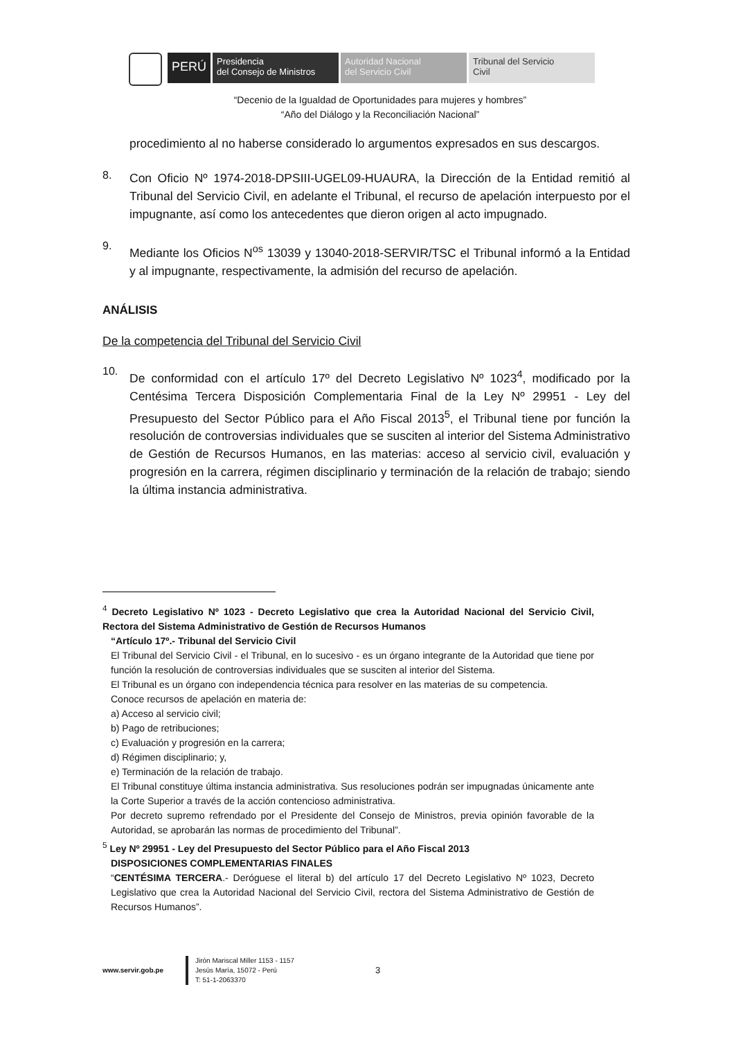PERÚ
Presidencia
del Consejo de Ministros
Autoridad Nacional
del Servicio Civil
Tribunal del Servicio
Civil
“Decenio de la Igualdad de Oportunidades para mujeres y hombres”
“Año del Diálogo y la Reconciliación Nacional”
procedimiento al no haberse considerado lo argumentos expresados en sus descargos.
8.
Con Oficio Nº 1974-2018-DPSIII-UGEL09-HUAURA, la Dirección de la Entidad remitió al Tribunal del Servicio Civil, en adelante el Tribunal, el recurso de apelación interpuesto por el impugnante, así como los antecedentes que dieron origen al acto impugnado.
9.
Mediante los Oficios N<sup>os</sup> 13039 y 13040-2018-SERVIR/TSC el Tribunal informó a la Entidad y al impugnante, respectivamente, la admisión del recurso de apelación.
ANÁLISIS
De la competencia del Tribunal del Servicio Civil
10.
De conformidad con el artículo 17º del Decreto Legislativo Nº 1023<sup>4</sup>, modificado por la Centésima Tercera Disposición Complementaria Final de la Ley Nº 29951 - Ley del Presupuesto del Sector Público para el Año Fiscal 2013<sup>5</sup>, el Tribunal tiene por función la resolución de controversias individuales que se susciten al interior del Sistema Administrativo de Gestión de Recursos Humanos, en las materias: acceso al servicio civil, evaluación y progresión en la carrera, régimen disciplinario y terminación de la relación de trabajo; siendo la última instancia administrativa.
<sup>4</sup> Decreto Legislativo Nº 1023 - Decreto Legislativo que crea la Autoridad Nacional del Servicio Civil, Rectora del Sistema Administrativo de Gestión de Recursos Humanos
“Artículo 17º.- Tribunal del Servicio Civil
El Tribunal del Servicio Civil - el Tribunal, en lo sucesivo - es un órgano integrante de la Autoridad que tiene por función la resolución de controversias individuales que se susciten al interior del Sistema.
El Tribunal es un órgano con independencia técnica para resolver en las materias de su competencia.
Conoce recursos de apelación en materia de:
a) Acceso al servicio civil;
b) Pago de retribuciones;
c) Evaluación y progresión en la carrera;
d) Régimen disciplinario; y,
e) Terminación de la relación de trabajo.
El Tribunal constituye última instancia administrativa. Sus resoluciones podrán ser impugnadas únicamente ante la Corte Superior a través de la acción contencioso administrativa.
Por decreto supremo refrendado por el Presidente del Consejo de Ministros, previa opinión favorable de la Autoridad, se aprobarán las normas de procedimiento del Tribunal”.
<sup>5</sup> Ley Nº 29951 - Ley del Presupuesto del Sector Público para el Año Fiscal 2013
DISPOSICIONES COMPLEMENTARIAS FINALES
“CENTÉSIMA TERCERA.- Deróguese el literal b) del artículo 17 del Decreto Legislativo Nº 1023, Decreto Legislativo que crea la Autoridad Nacional del Servicio Civil, rectora del Sistema Administrativo de Gestión de Recursos Humanos”.
www.servir.gob.pe Jirón Mariscal Miller 1153 - 1157
Jesús María, 15072 - Perú
T: 51-1-2063370 3